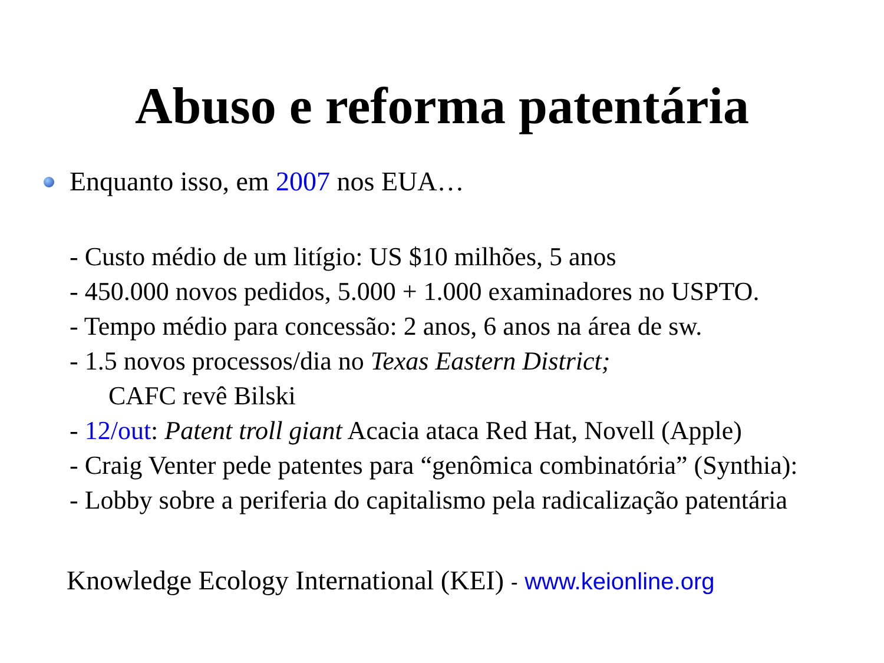Abuso e reforma patentária
Enquanto isso, em 2007 nos EUA…
- Custo médio de um litígio: US $10 milhões, 5 anos
- 450.000 novos pedidos, 5.000 + 1.000 examinadores no USPTO.
- Tempo médio para concessão: 2 anos, 6 anos na área de sw.
- 1.5 novos processos/dia no Texas Eastern District;
CAFC revê Bilski
- 12/out: Patent troll giant Acacia ataca Red Hat, Novell (Apple)
- Craig Venter pede patentes para “genômica combinatória” (Synthia):
- Lobby sobre a periferia do capitalismo pela radicalização patentária
Knowledge Ecology International (KEI) - www.keionline.org